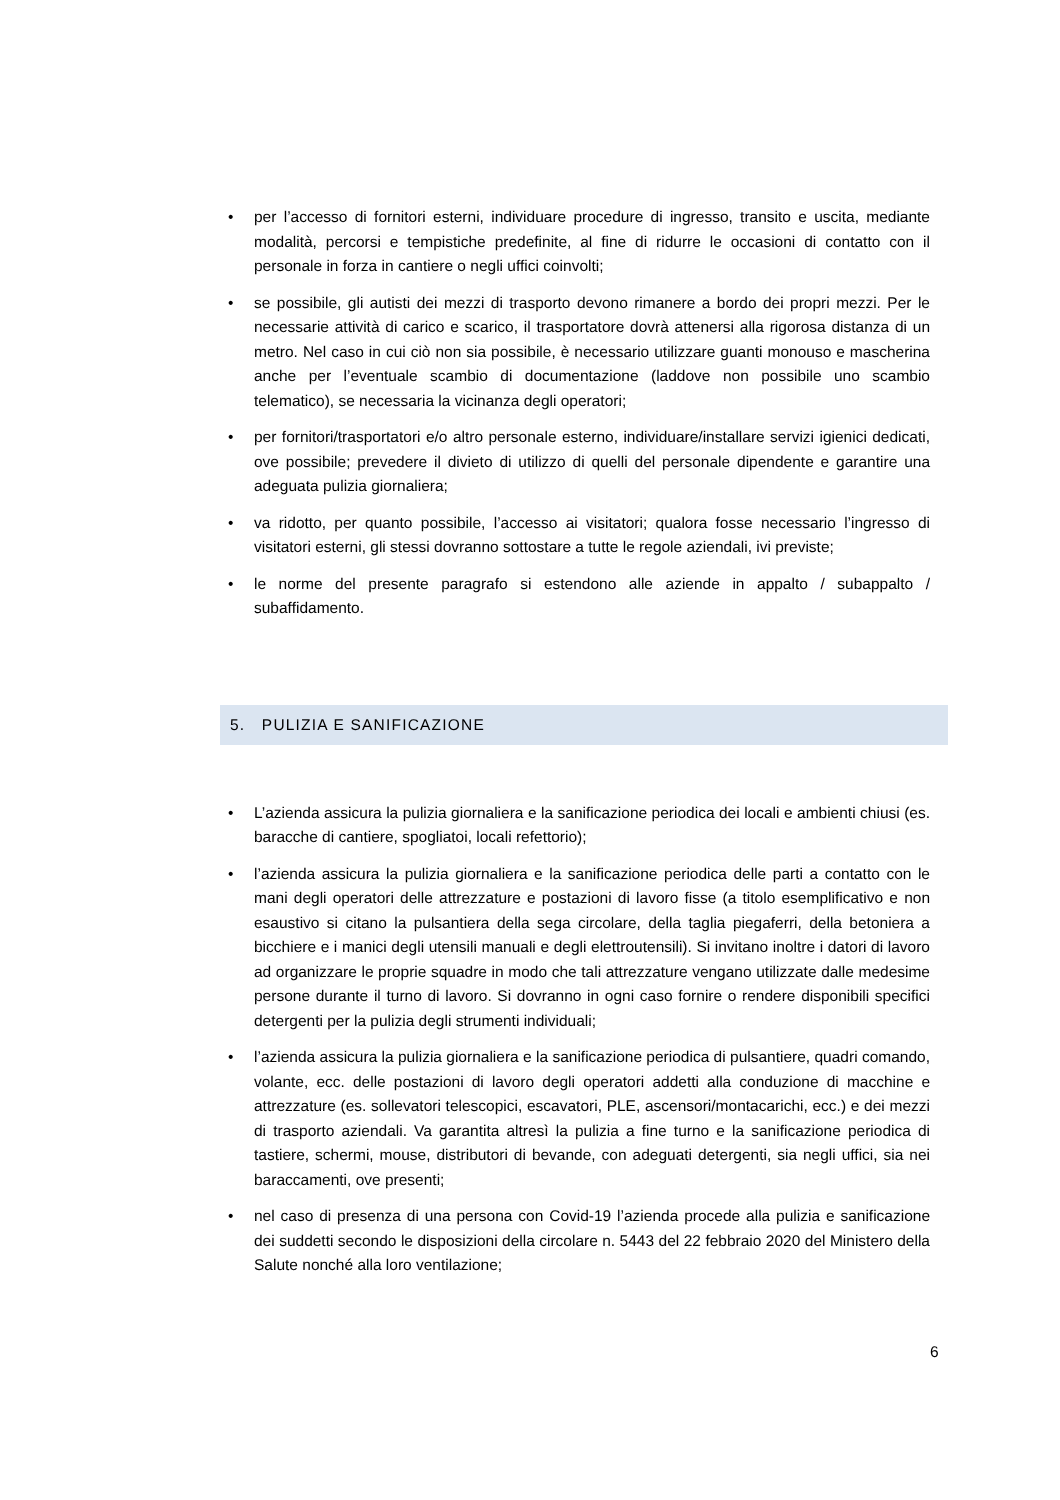• per l’accesso di fornitori esterni, individuare procedure di ingresso, transito e uscita, mediante modalità, percorsi e tempistiche predefinite, al fine di ridurre le occasioni di contatto con il personale in forza in cantiere o negli uffici coinvolti;
• se possibile, gli autisti dei mezzi di trasporto devono rimanere a bordo dei propri mezzi. Per le necessarie attività di carico e scarico, il trasportatore dovrà attenersi alla rigorosa distanza di un metro. Nel caso in cui ciò non sia possibile, è necessario utilizzare guanti monouso e mascherina anche per l’eventuale scambio di documentazione (laddove non possibile uno scambio telematico), se necessaria la vicinanza degli operatori;
• per fornitori/trasportatori e/o altro personale esterno, individuare/installare servizi igienici dedicati, ove possibile; prevedere il divieto di utilizzo di quelli del personale dipendente e garantire una adeguata pulizia giornaliera;
• va ridotto, per quanto possibile, l’accesso ai visitatori; qualora fosse necessario l’ingresso di visitatori esterni, gli stessi dovranno sottostare a tutte le regole aziendali, ivi previste;
• le norme del presente paragrafo si estendono alle aziende in appalto / subappalto / subaffidamento.
5. PULIZIA E SANIFICAZIONE
• L’azienda assicura la pulizia giornaliera e la sanificazione periodica dei locali e ambienti chiusi (es. baracche di cantiere, spogliatoi, locali refettorio);
• l’azienda assicura la pulizia giornaliera e la sanificazione periodica delle parti a contatto con le mani degli operatori delle attrezzature e postazioni di lavoro fisse (a titolo esemplificativo e non esaustivo si citano la pulsantiera della sega circolare, della taglia piegaferri, della betoniera a bicchiere e i manici degli utensili manuali e degli elettroutensili). Si invitano inoltre i datori di lavoro ad organizzare le proprie squadre in modo che tali attrezzature vengano utilizzate dalle medesime persone durante il turno di lavoro. Si dovranno in ogni caso fornire o rendere disponibili specifici detergenti per la pulizia degli strumenti individuali;
• l’azienda assicura la pulizia giornaliera e la sanificazione periodica di pulsantiere, quadri comando, volante, ecc. delle postazioni di lavoro degli operatori addetti alla conduzione di macchine e attrezzature (es. sollevatori telescopici, escavatori, PLE, ascensori/montacarichi, ecc.) e dei mezzi di trasporto aziendali. Va garantita altresì la pulizia a fine turno e la sanificazione periodica di tastiere, schermi, mouse, distributori di bevande, con adeguati detergenti, sia negli uffici, sia nei baraccamenti, ove presenti;
• nel caso di presenza di una persona con Covid-19 l’azienda procede alla pulizia e sanificazione dei suddetti secondo le disposizioni della circolare n. 5443 del 22 febbraio 2020 del Ministero della Salute nonché alla loro ventilazione;
6